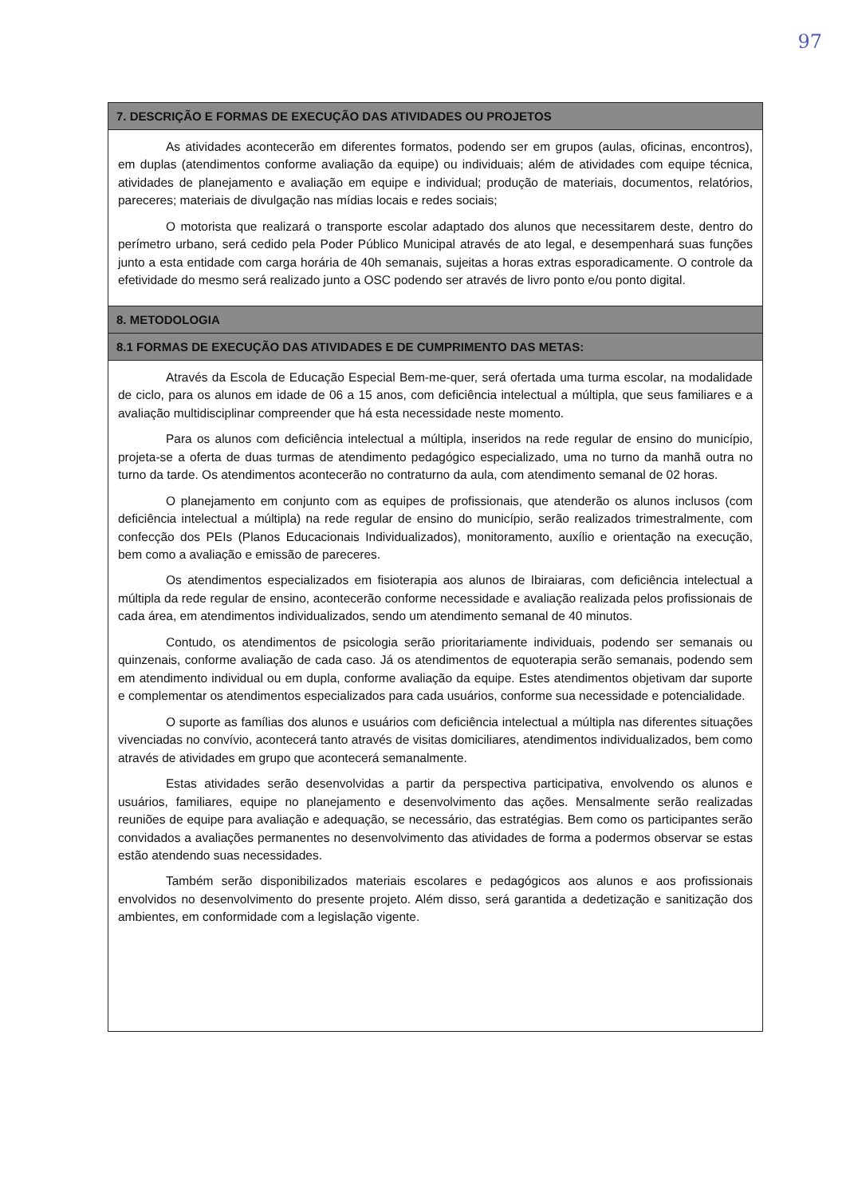97
| 7. DESCRIÇÃO E FORMAS DE EXECUÇÃO DAS ATIVIDADES OU PROJETOS |
| --- |
| As atividades acontecerão em diferentes formatos, podendo ser em grupos (aulas, oficinas, encontros), em duplas (atendimentos conforme avaliação da equipe) ou individuais; além de atividades com equipe técnica, atividades de planejamento e avaliação em equipe e individual; produção de materiais, documentos, relatórios, pareceres; materiais de divulgação nas mídias locais e redes sociais; O motorista que realizará o transporte escolar adaptado dos alunos que necessitarem deste, dentro do perímetro urbano, será cedido pela Poder Público Municipal através de ato legal, e desempenhará suas funções junto a esta entidade com carga horária de 40h semanais, sujeitas a horas extras esporadicamente. O controle da efetividade do mesmo será realizado junto a OSC podendo ser através de livro ponto e/ou ponto digital. |
| 8. METODOLOGIA |
| 8.1 FORMAS DE EXECUÇÃO DAS ATIVIDADES E DE CUMPRIMENTO DAS METAS: |
| Através da Escola de Educação Especial Bem-me-quer, será ofertada uma turma escolar, na modalidade de ciclo, para os alunos em idade de 06 a 15 anos, com deficiência intelectual a múltipla, que seus familiares e a avaliação multidisciplinar compreender que há esta necessidade neste momento. Para os alunos com deficiência intelectual a múltipla, inseridos na rede regular de ensino do município, projeta-se a oferta de duas turmas de atendimento pedagógico especializado, uma no turno da manhã outra no turno da tarde. Os atendimentos acontecerão no contraturno da aula, com atendimento semanal de 02 horas. O planejamento em conjunto com as equipes de profissionais, que atenderão os alunos inclusos (com deficiência intelectual a múltipla) na rede regular de ensino do município, serão realizados trimestralmente, com confecção dos PEIs (Planos Educacionais Individualizados), monitoramento, auxílio e orientação na execução, bem como a avaliação e emissão de pareceres. Os atendimentos especializados em fisioterapia aos alunos de Ibiraiaras, com deficiência intelectual a múltipla da rede regular de ensino, acontecerão conforme necessidade e avaliação realizada pelos profissionais de cada área, em atendimentos individualizados, sendo um atendimento semanal de 40 minutos. Contudo, os atendimentos de psicologia serão prioritariamente individuais, podendo ser semanais ou quinzenais, conforme avaliação de cada caso. Já os atendimentos de equoterapia serão semanais, podendo sem em atendimento individual ou em dupla, conforme avaliação da equipe. Estes atendimentos objetivam dar suporte e complementar os atendimentos especializados para cada usuários, conforme sua necessidade e potencialidade. O suporte as famílias dos alunos e usuários com deficiência intelectual a múltipla nas diferentes situações vivenciadas no convívio, acontecerá tanto através de visitas domiciliares, atendimentos individualizados, bem como através de atividades em grupo que acontecerá semanalmente. Estas atividades serão desenvolvidas a partir da perspectiva participativa, envolvendo os alunos e usuários, familiares, equipe no planejamento e desenvolvimento das ações. Mensalmente serão realizadas reuniões de equipe para avaliação e adequação, se necessário, das estratégias. Bem como os participantes serão convidados a avaliações permanentes no desenvolvimento das atividades de forma a podermos observar se estas estão atendendo suas necessidades. Também serão disponibilizados materiais escolares e pedagógicos aos alunos e aos profissionais envolvidos no desenvolvimento do presente projeto. Além disso, será garantida a dedetização e sanitização dos ambientes, em conformidade com a legislação vigente. |